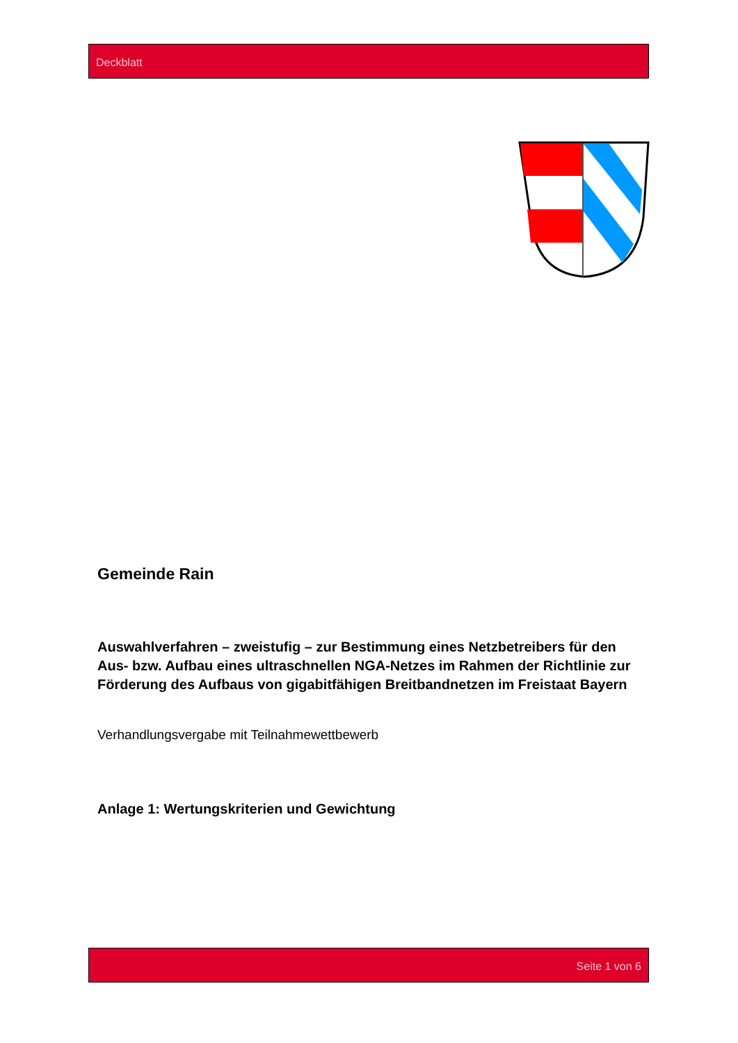Deckblatt
Gemeinde Rain
Auswahlverfahren – zweistufig – zur Bestimmung eines Netzbetreibers für den Aus- bzw. Aufbau eines ultraschnellen NGA-Netzes im Rahmen der Richtlinie zur Förderung des Aufbaus von gigabitfähigen Breitbandnetzen im Freistaat Bayern
Verhandlungsvergabe mit Teilnahmewettbewerb
Anlage 1: Wertungskriterien und Gewichtung
Seite 1 von 6